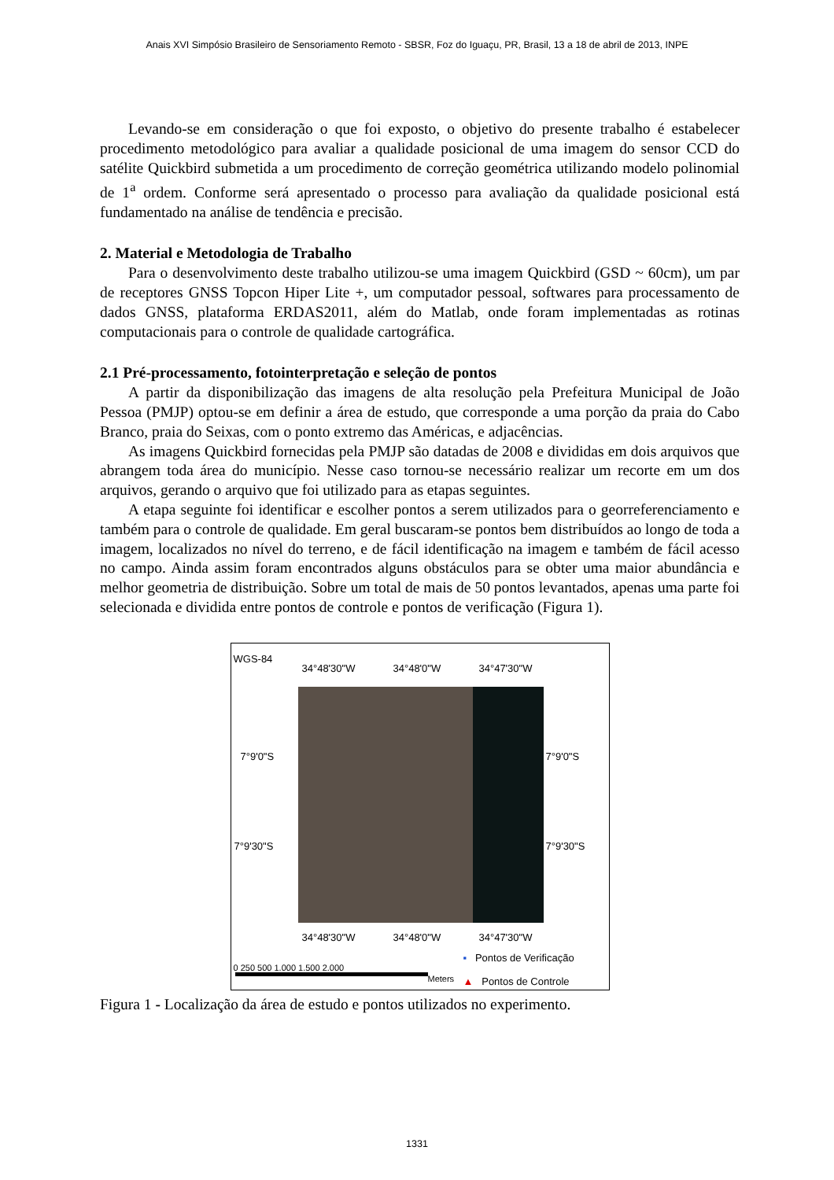Anais XVI Simpósio Brasileiro de Sensoriamento Remoto - SBSR, Foz do Iguaçu, PR, Brasil, 13 a 18 de abril de 2013, INPE
Levando-se em consideração o que foi exposto, o objetivo do presente trabalho é estabelecer procedimento metodológico para avaliar a qualidade posicional de uma imagem do sensor CCD do satélite Quickbird submetida a um procedimento de correção geométrica utilizando modelo polinomial de 1<sup>a</sup> ordem. Conforme será apresentado o processo para avaliação da qualidade posicional está fundamentado na análise de tendência e precisão.
2. Material e Metodologia de Trabalho
Para o desenvolvimento deste trabalho utilizou-se uma imagem Quickbird (GSD ~ 60cm), um par de receptores GNSS Topcon Hiper Lite +, um computador pessoal, softwares para processamento de dados GNSS, plataforma ERDAS2011, além do Matlab, onde foram implementadas as rotinas computacionais para o controle de qualidade cartográfica.
2.1 Pré-processamento, fotointerpretação e seleção de pontos
A partir da disponibilização das imagens de alta resolução pela Prefeitura Municipal de João Pessoa (PMJP) optou-se em definir a área de estudo, que corresponde a uma porção da praia do Cabo Branco, praia do Seixas, com o ponto extremo das Américas, e adjacências.
As imagens Quickbird fornecidas pela PMJP são datadas de 2008 e divididas em dois arquivos que abrangem toda área do município. Nesse caso tornou-se necessário realizar um recorte em um dos arquivos, gerando o arquivo que foi utilizado para as etapas seguintes.
A etapa seguinte foi identificar e escolher pontos a serem utilizados para o georreferenciamento e também para o controle de qualidade. Em geral buscaram-se pontos bem distribuídos ao longo de toda a imagem, localizados no nível do terreno, e de fácil identificação na imagem e também de fácil acesso no campo. Ainda assim foram encontrados alguns obstáculos para se obter uma maior abundância e melhor geometria de distribuição. Sobre um total de mais de 50 pontos levantados, apenas uma parte foi selecionada e dividida entre pontos de controle e pontos de verificação (Figura 1).
WGS-84
34°48'30"W 34°48'0"W 34°47'30"W
7°9'0"S 7°9'0"S
7°9'30"S 7°9'30"S
34°48'30"W 34°48'0"W 34°47'30"W
▪ Pontos de Verificação
0 250 500 1.000 1.500 2.000
Meters ▲ Pontos de Controle
Figura 1 - Localização da área de estudo e pontos utilizados no experimento.
1331